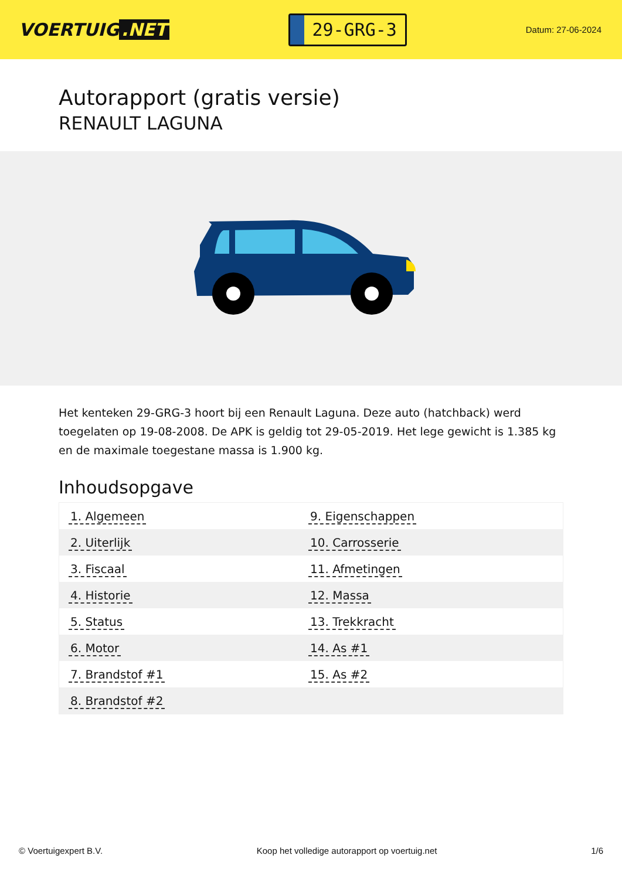VOERTUIG.NET
29-GRG-3
Datum: 27-06-2024
Autorapport (gratis versie)
RENAULT LAGUNA
Het kenteken 29-GRG-3 hoort bij een Renault Laguna. Deze auto (hatchback) werd toegelaten op 19-08-2008. De APK is geldig tot 29-05-2019. Het lege gewicht is 1.385 kg en de maximale toegestane massa is 1.900 kg.
Inhoudsopgave
| 1. Algemeen | 9. Eigenschappen |
| 2. Uiterlijk | 10. Carrosserie |
| 3. Fiscaal | 11. Afmetingen |
| 4. Historie | 12. Massa |
| 5. Status | 13. Trekkracht |
| 6. Motor | 14. As #1 |
| 7. Brandstof #1 | 15. As #2 |
| 8. Brandstof #2 | |
© Voertuigexpert B.V. Koop het volledige autorapport op voertuig.net 1/6